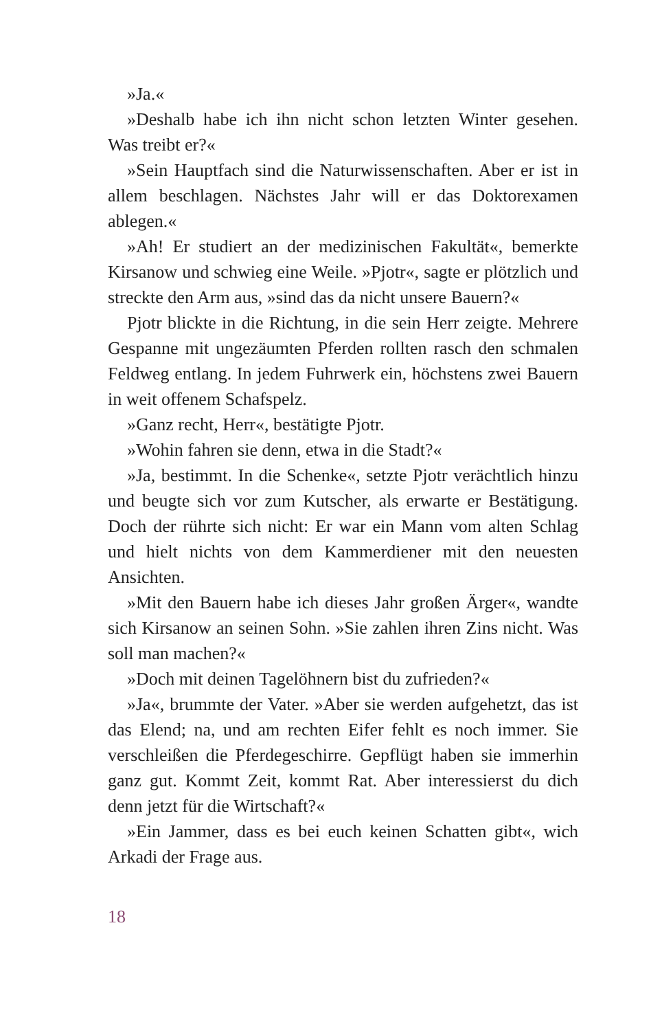»Ja.«
»Deshalb habe ich ihn nicht schon letzten Winter gesehen. Was treibt er?«
»Sein Hauptfach sind die Naturwissenschaften. Aber er ist in allem beschlagen. Nächstes Jahr will er das Doktorexamen ablegen.«
»Ah! Er studiert an der medizinischen Fakultät«, bemerkte Kirsanow und schwieg eine Weile. »Pjotr«, sagte er plötzlich und streckte den Arm aus, »sind das da nicht unsere Bauern?«
Pjotr blickte in die Richtung, in die sein Herr zeigte. Mehrere Gespanne mit ungezäumten Pferden rollten rasch den schmalen Feldweg entlang. In jedem Fuhrwerk ein, höchstens zwei Bauern in weit offenem Schafspelz.
»Ganz recht, Herr«, bestätigte Pjotr.
»Wohin fahren sie denn, etwa in die Stadt?«
»Ja, bestimmt. In die Schenke«, setzte Pjotr verächtlich hinzu und beugte sich vor zum Kutscher, als erwarte er Bestätigung. Doch der rührte sich nicht: Er war ein Mann vom alten Schlag und hielt nichts von dem Kammerdiener mit den neuesten Ansichten.
»Mit den Bauern habe ich dieses Jahr großen Ärger«, wandte sich Kirsanow an seinen Sohn. »Sie zahlen ihren Zins nicht. Was soll man machen?«
»Doch mit deinen Tagelöhnern bist du zufrieden?«
»Ja«, brummte der Vater. »Aber sie werden aufgehetzt, das ist das Elend; na, und am rechten Eifer fehlt es noch immer. Sie verschleißen die Pferdegeschirre. Gepflügt haben sie immerhin ganz gut. Kommt Zeit, kommt Rat. Aber interessierst du dich denn jetzt für die Wirtschaft?«
»Ein Jammer, dass es bei euch keinen Schatten gibt«, wich Arkadi der Frage aus.
18